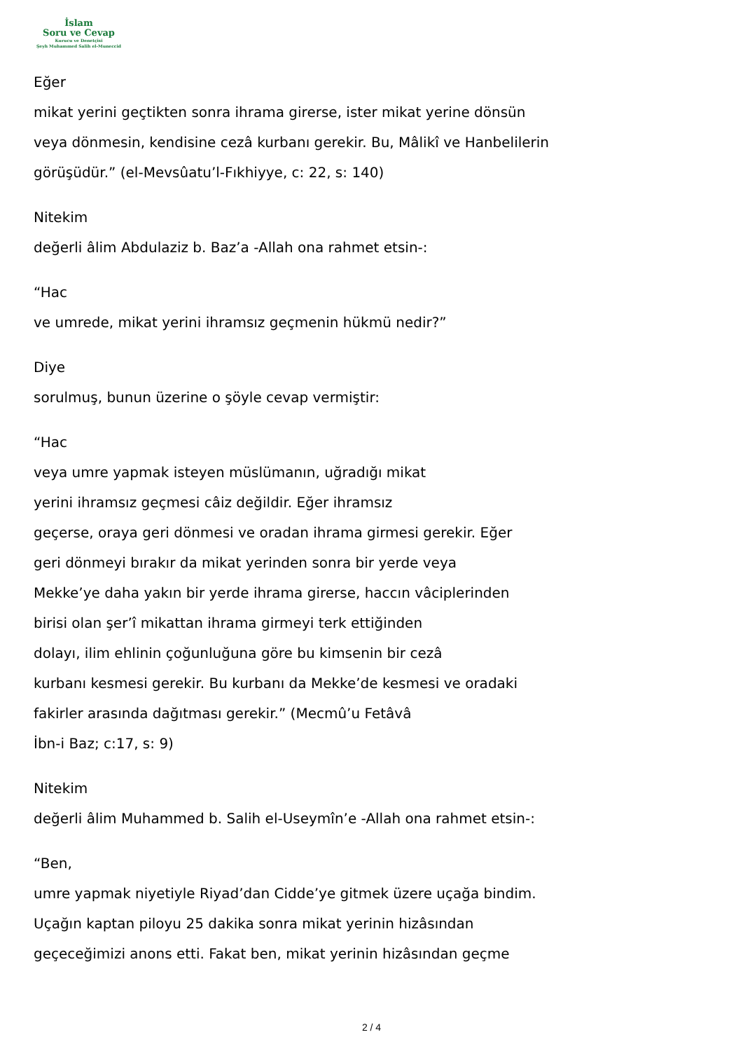İslam
Soru ve Cevap
Kurucu ve Denetçisi
Şeyh Muhammed Salih el-Muneccid
Eğer
mikat yerini geçtikten sonra ihrama girerse, ister mikat yerine dönsün
veya dönmesin, kendisine cezâ kurbanı gerekir. Bu, Mâlikî ve Hanbelilerin
görüşüdür.” (el-Mevsûatu’l-Fıkhiyye, c: 22, s: 140)
Nitekim
değerli âlim Abdulaziz b. Baz’a -Allah ona rahmet etsin-:
“Hac
ve umrede, mikat yerini ihramsız geçmenin hükmü nedir?”
Diye
sorulmuş, bunun üzerine o şöyle cevap vermiştir:
“Hac
veya umre yapmak isteyen müslümanın, uğradığı mikat
yerini ihramsız geçmesi câiz değildir. Eğer ihramsız
geçerse, oraya geri dönmesi ve oradan ihrama girmesi gerekir. Eğer
geri dönmeyi bırakır da mikat yerinden sonra bir yerde veya
Mekke’ye daha yakın bir yerde ihrama girerse, haccın vâciplerinden
birisi olan şer’î mikattan ihrama girmeyi terk ettiğinden
dolayı, ilim ehlinin çoğunluğuna göre bu kimsenin bir cezâ
kurbanı kesmesi gerekir. Bu kurbanı da Mekke’de kesmesi ve oradaki
fakirler arasında dağıtması gerekir.” (Mecmû’u Fetâvâ
İbn-i Baz; c:17, s: 9)
Nitekim
değerli âlim Muhammed b. Salih el-Useymîn’e -Allah ona rahmet etsin-:
“Ben,
umre yapmak niyetiyle Riyad’dan Cidde’ye gitmek üzere uçağa bindim.
Uçağın kaptan piloyu 25 dakika sonra mikat yerinin hizâsından
geçeceğimizi anons etti. Fakat ben, mikat yerinin hizâsından geçme
2 / 4